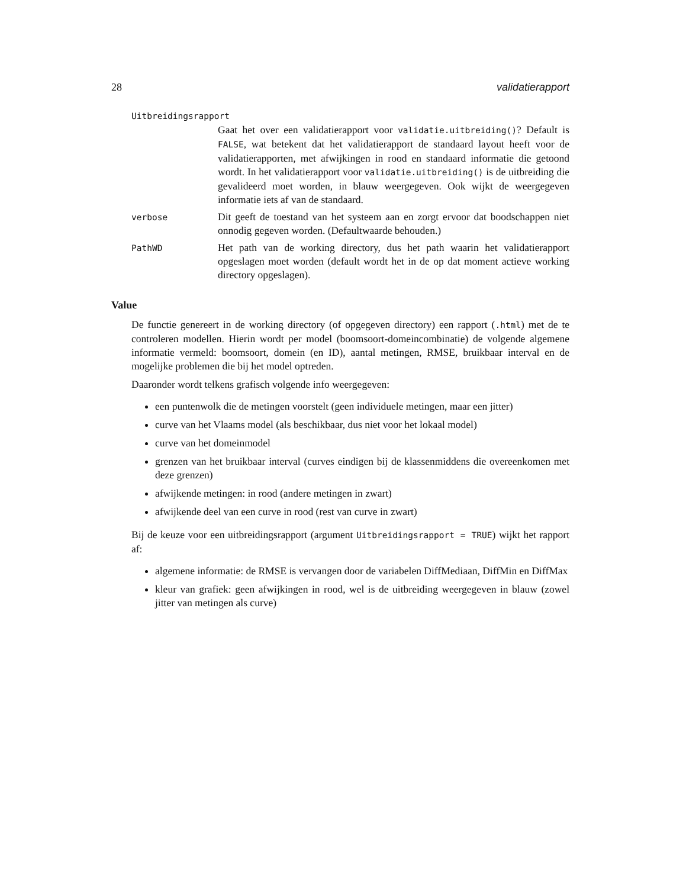28 validatierapport
Uitbreidingsrapport
Gaat het over een validatierapport voor validatie.uitbreiding()? Default is FALSE, wat betekent dat het validatierapport de standaard layout heeft voor de validatierapporten, met afwijkingen in rood en standaard informatie die getoond wordt. In het validatierapport voor validatie.uitbreiding() is de uitbreiding die gevalideerd moet worden, in blauw weergegeven. Ook wijkt de weergegeven informatie iets af van de standaard.
verbose
Dit geeft de toestand van het systeem aan en zorgt ervoor dat boodschappen niet onnodig gegeven worden. (Defaultwaarde behouden.)
PathWD
Het path van de working directory, dus het path waarin het validatierapport opgeslagen moet worden (default wordt het in de op dat moment actieve working directory opgeslagen).
Value
De functie genereert in de working directory (of opgegeven directory) een rapport (.html) met de te controleren modellen. Hierin wordt per model (boomsoort-domeincombinatie) de volgende algemene informatie vermeld: boomsoort, domein (en ID), aantal metingen, RMSE, bruikbaar interval en de mogelijke problemen die bij het model optreden.
Daaronder wordt telkens grafisch volgende info weergegeven:
een puntenwolk die de metingen voorstelt (geen individuele metingen, maar een jitter)
curve van het Vlaams model (als beschikbaar, dus niet voor het lokaal model)
curve van het domeinmodel
grenzen van het bruikbaar interval (curves eindigen bij de klassenmiddens die overeenkomen met deze grenzen)
afwijkende metingen: in rood (andere metingen in zwart)
afwijkende deel van een curve in rood (rest van curve in zwart)
Bij de keuze voor een uitbreidingsrapport (argument Uitbreidingsrapport = TRUE) wijkt het rapport af:
algemene informatie: de RMSE is vervangen door de variabelen DiffMediaan, DiffMin en DiffMax
kleur van grafiek: geen afwijkingen in rood, wel is de uitbreiding weergegeven in blauw (zowel jitter van metingen als curve)